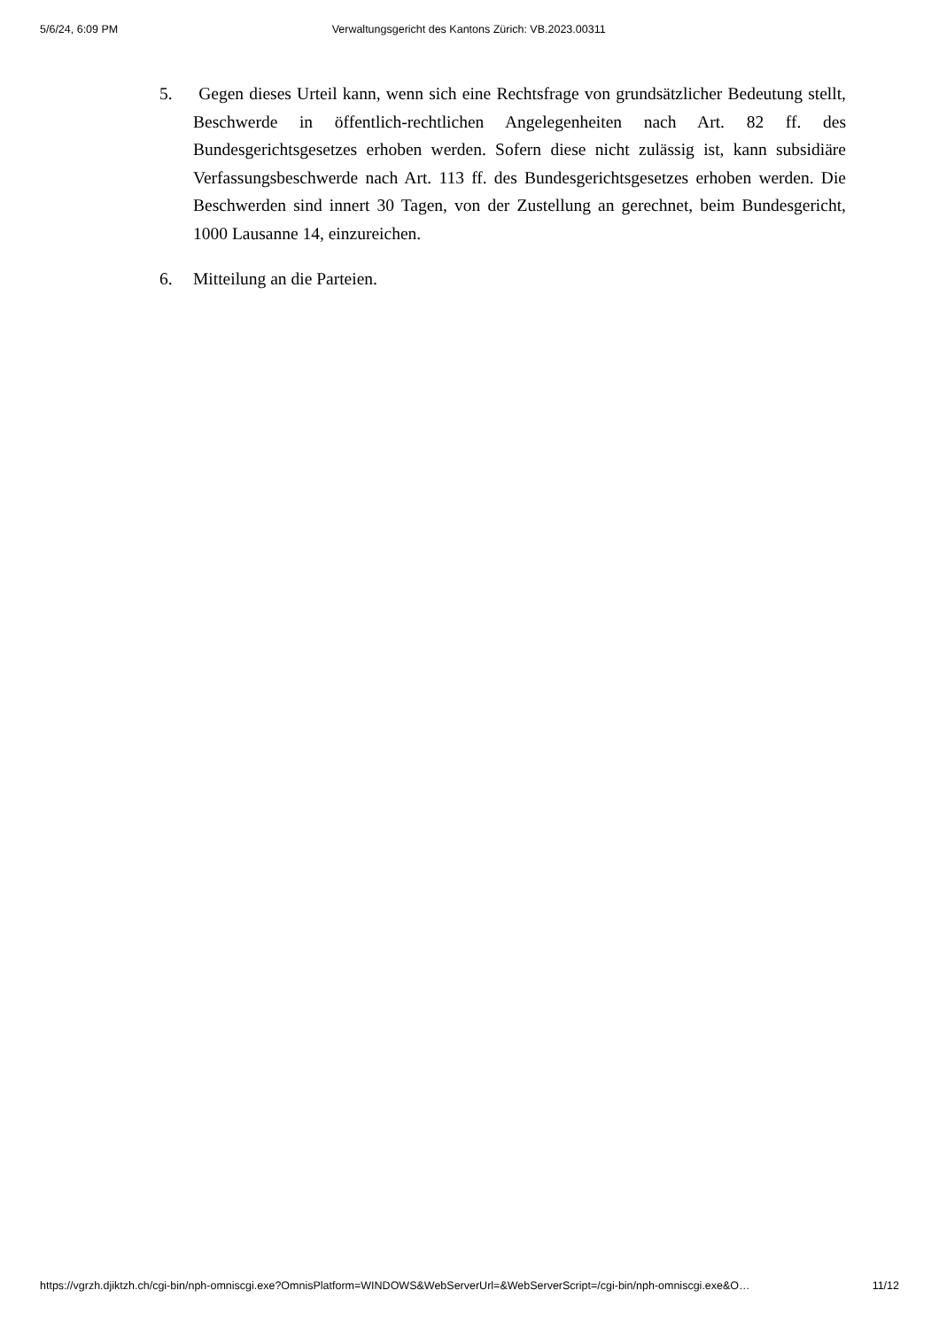5/6/24, 6:09 PM Verwaltungsgericht des Kantons Zürich: VB.2023.00311
5. Gegen dieses Urteil kann, wenn sich eine Rechtsfrage von grundsätzlicher Bedeutung stellt, Beschwerde in öffentlich-rechtlichen Angelegenheiten nach Art. 82 ff. des Bundesgerichtsgesetzes erhoben werden. Sofern diese nicht zulässig ist, kann subsidiäre Verfassungsbeschwerde nach Art. 113 ff. des Bundesgerichtsgesetzes erhoben werden. Die Beschwerden sind innert 30 Tagen, von der Zustellung an gerechnet, beim Bundesgericht, 1000 Lausanne 14, einzureichen.
6. Mitteilung an die Parteien.
https://vgrzh.djiktzh.ch/cgi-bin/nph-omniscgi.exe?OmnisPlatform=WINDOWS&WebServerUrl=&WebServerScript=/cgi-bin/nph-omniscgi.exe&O… 11/12